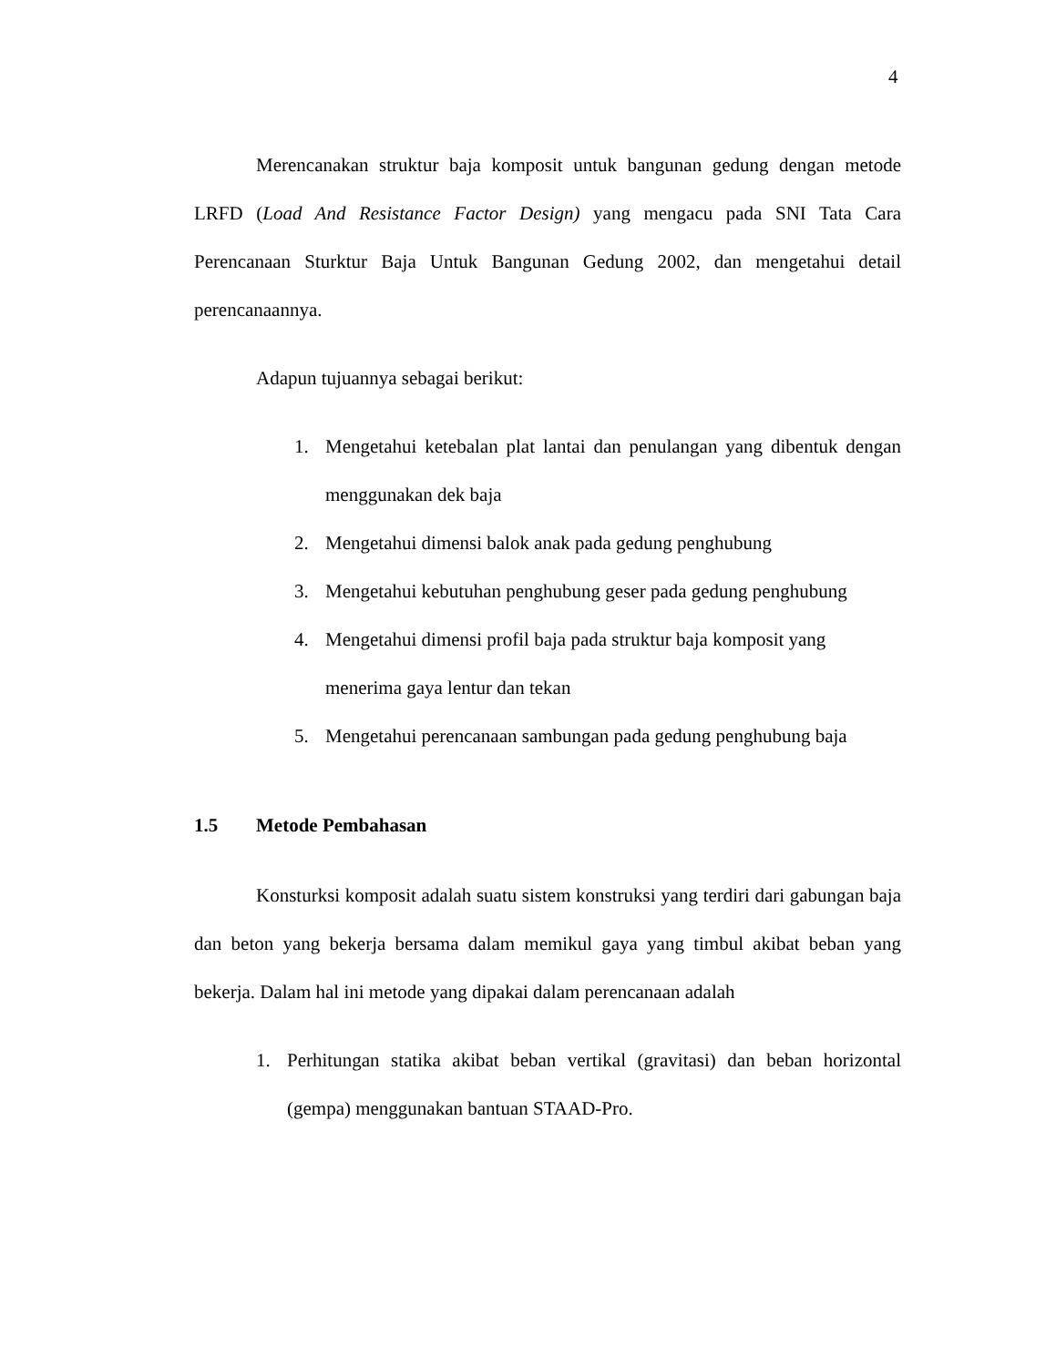4
Merencanakan struktur baja komposit untuk bangunan gedung dengan metode LRFD (Load And Resistance Factor Design) yang mengacu pada SNI Tata Cara Perencanaan Sturktur Baja Untuk Bangunan Gedung 2002, dan mengetahui detail perencanaannya.
Adapun tujuannya sebagai berikut:
1. Mengetahui ketebalan plat lantai dan penulangan yang dibentuk dengan menggunakan dek baja
2. Mengetahui dimensi balok anak pada gedung penghubung
3. Mengetahui kebutuhan penghubung geser pada gedung penghubung
4. Mengetahui dimensi profil baja pada struktur baja komposit yang menerima gaya lentur dan tekan
5. Mengetahui perencanaan sambungan pada gedung penghubung baja
1.5 Metode Pembahasan
Konsturksi komposit adalah suatu sistem konstruksi yang terdiri dari gabungan baja dan beton yang bekerja bersama dalam memikul gaya yang timbul akibat beban yang bekerja. Dalam hal ini metode yang dipakai dalam perencanaan adalah
1. Perhitungan statika akibat beban vertikal (gravitasi) dan beban horizontal (gempa) menggunakan bantuan STAAD-Pro.